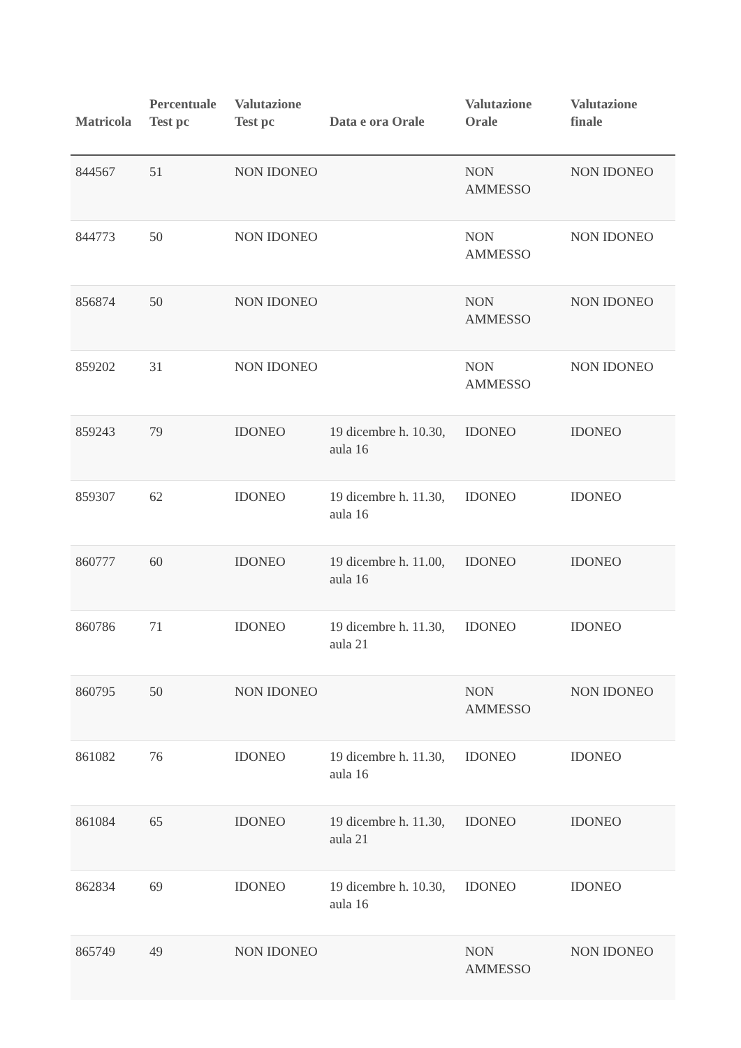| Matricola | Percentuale Test pc | Valutazione Test pc | Data e ora Orale | Valutazione Orale | Valutazione finale |
| --- | --- | --- | --- | --- | --- |
| 844567 | 51 | NON IDONEO | | NON AMMESSO | NON IDONEO |
| 844773 | 50 | NON IDONEO | | NON AMMESSO | NON IDONEO |
| 856874 | 50 | NON IDONEO | | NON AMMESSO | NON IDONEO |
| 859202 | 31 | NON IDONEO | | NON AMMESSO | NON IDONEO |
| 859243 | 79 | IDONEO | 19 dicembre h. 10.30, aula 16 | IDONEO | IDONEO |
| 859307 | 62 | IDONEO | 19 dicembre h. 11.30, aula 16 | IDONEO | IDONEO |
| 860777 | 60 | IDONEO | 19 dicembre h. 11.00, aula 16 | IDONEO | IDONEO |
| 860786 | 71 | IDONEO | 19 dicembre h. 11.30, aula 21 | IDONEO | IDONEO |
| 860795 | 50 | NON IDONEO | | NON AMMESSO | NON IDONEO |
| 861082 | 76 | IDONEO | 19 dicembre h. 11.30, aula 16 | IDONEO | IDONEO |
| 861084 | 65 | IDONEO | 19 dicembre h. 11.30, aula 21 | IDONEO | IDONEO |
| 862834 | 69 | IDONEO | 19 dicembre h. 10.30, aula 16 | IDONEO | IDONEO |
| 865749 | 49 | NON IDONEO | | NON AMMESSO | NON IDONEO |